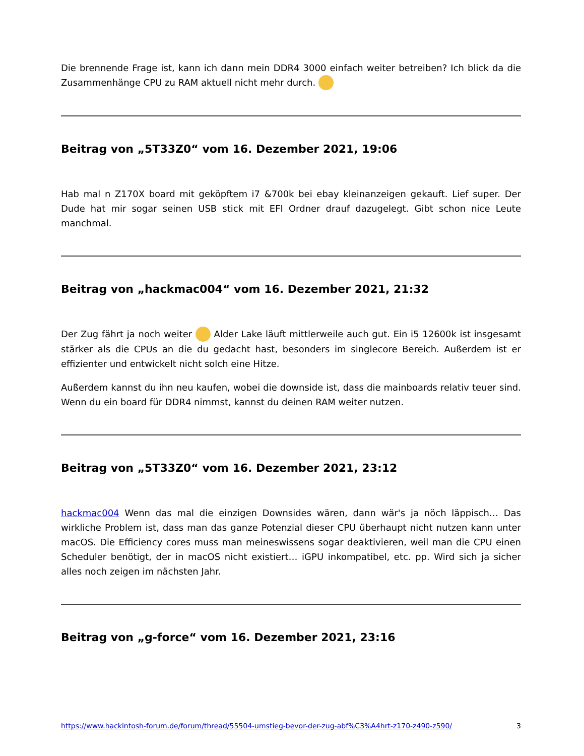Die brennende Frage ist, kann ich dann mein DDR4 3000 einfach weiter betreiben? Ich blick da die Zusammenhänge CPU zu RAM aktuell nicht mehr durch.
Beitrag von „5T33Z0“ vom 16. Dezember 2021, 19:06
Hab mal n Z170X board mit geköpftem i7 &700k bei ebay kleinanzeigen gekauft. Lief super. Der Dude hat mir sogar seinen USB stick mit EFI Ordner drauf dazugelegt. Gibt schon nice Leute manchmal.
Beitrag von „hackmac004“ vom 16. Dezember 2021, 21:32
Der Zug fährt ja noch weiter Alder Lake läuft mittlerweile auch gut. Ein i5 12600k ist insgesamt stärker als die CPUs an die du gedacht hast, besonders im singlecore Bereich. Außerdem ist er effizienter und entwickelt nicht solch eine Hitze.
Außerdem kannst du ihn neu kaufen, wobei die downside ist, dass die mainboards relativ teuer sind. Wenn du ein board für DDR4 nimmst, kannst du deinen RAM weiter nutzen.
Beitrag von „5T33Z0“ vom 16. Dezember 2021, 23:12
hackmac004 Wenn das mal die einzigen Downsides wären, dann wär's ja nöch läppisch… Das wirkliche Problem ist, dass man das ganze Potenzial dieser CPU überhaupt nicht nutzen kann unter macOS. Die Efficiency cores muss man meineswissens sogar deaktivieren, weil man die CPU einen Scheduler benötigt, der in macOS nicht existiert… iGPU inkompatibel, etc. pp. Wird sich ja sicher alles noch zeigen im nächsten Jahr.
Beitrag von „g-force“ vom 16. Dezember 2021, 23:16
https://www.hackintosh-forum.de/forum/thread/55504-umstieg-bevor-der-zug-abf%C3%A4hrt-z170-z490-z590/ 3